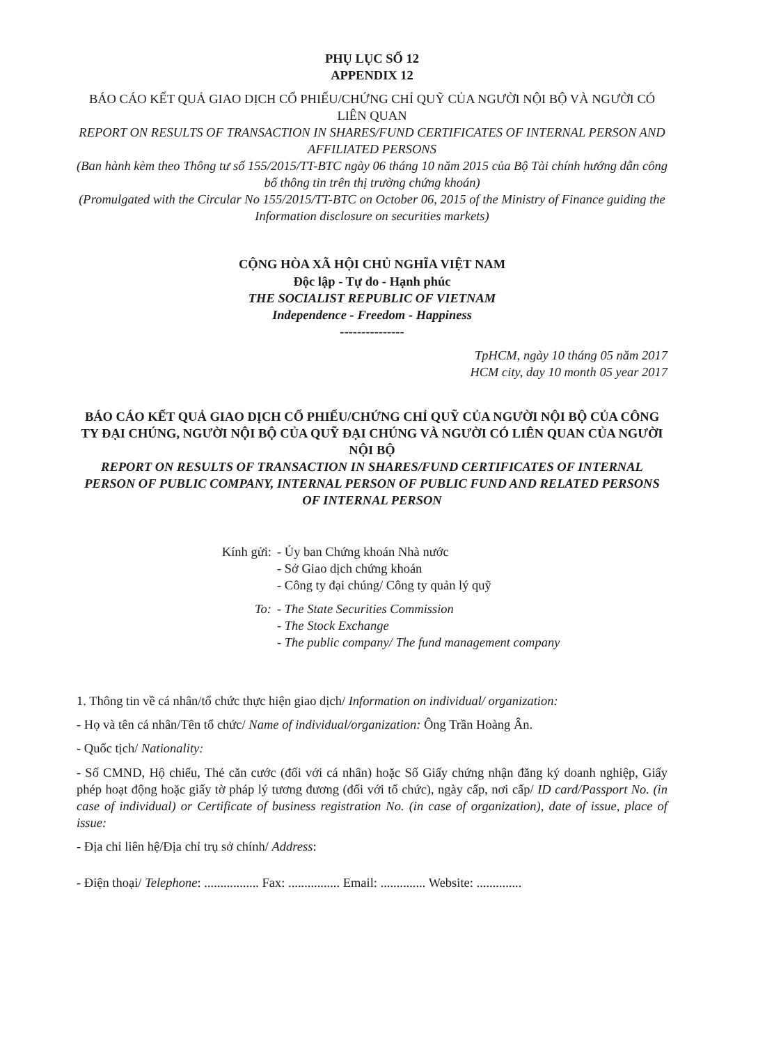PHỤ LỤC SỐ 12
APPENDIX 12
BÁO CÁO KẾT QUẢ GIAO DỊCH CỔ PHIẾU/CHỨNG CHỈ QUỸ CỦA NGƯỜI NỘI BỘ VÀ NGƯỜI CÓ LIÊN QUAN
REPORT ON RESULTS OF TRANSACTION IN SHARES/FUND CERTIFICATES OF INTERNAL PERSON AND AFFILIATED PERSONS
(Ban hành kèm theo Thông tư số 155/2015/TT-BTC ngày 06 tháng 10 năm 2015 của Bộ Tài chính hướng dẫn công bố thông tin trên thị trường chứng khoán)
(Promulgated with the Circular No 155/2015/TT-BTC on October 06, 2015 of the Ministry of Finance guiding the Information disclosure on securities markets)
CỘNG HÒA XÃ HỘI CHỦ NGHĨA VIỆT NAM
Độc lập - Tự do - Hạnh phúc
THE SOCIALIST REPUBLIC OF VIETNAM
Independence - Freedom - Happiness
---------------
TpHCM, ngày 10 tháng 05 năm 2017
HCM city, day 10 month 05 year 2017
BÁO CÁO KẾT QUẢ GIAO DỊCH CỔ PHIẾU/CHỨNG CHỈ QUỸ CỦA NGƯỜI NỘI BỘ CỦA CÔNG TY ĐẠI CHÚNG, NGƯỜI NỘI BỘ CỦA QUỸ ĐẠI CHÚNG VÀ NGƯỜI CÓ LIÊN QUAN CỦA NGƯỜI NỘI BỘ
REPORT ON RESULTS OF TRANSACTION IN SHARES/FUND CERTIFICATES OF INTERNAL PERSON OF PUBLIC COMPANY, INTERNAL PERSON OF PUBLIC FUND AND RELATED PERSONS OF INTERNAL PERSON
Kính gửi:
- Ủy ban Chứng khoán Nhà nước
- Sở Giao dịch chứng khoán
- Công ty đại chúng/ Công ty quản lý quỹ
To: - The State Securities Commission
- The Stock Exchange
- The public company/ The fund management company
1. Thông tin về cá nhân/tổ chức thực hiện giao dịch/ Information on individual/ organization:
- Họ và tên cá nhân/Tên tổ chức/ Name of individual/organization: Ông Trần Hoàng Ân.
- Quốc tịch/ Nationality:
- Số CMND, Hộ chiếu, Thẻ căn cước (đối với cá nhân) hoặc Số Giấy chứng nhận đăng ký doanh nghiệp, Giấy phép hoạt động hoặc giấy tờ pháp lý tương đương (đối với tổ chức), ngày cấp, nơi cấp/ ID card/Passport No. (in case of individual) or Certificate of business registration No. (in case of organization), date of issue, place of issue:
- Địa chỉ liên hệ/Địa chỉ trụ sở chính/ Address:
- Điện thoại/ Telephone: ................. Fax: ................ Email: .............. Website: ..............